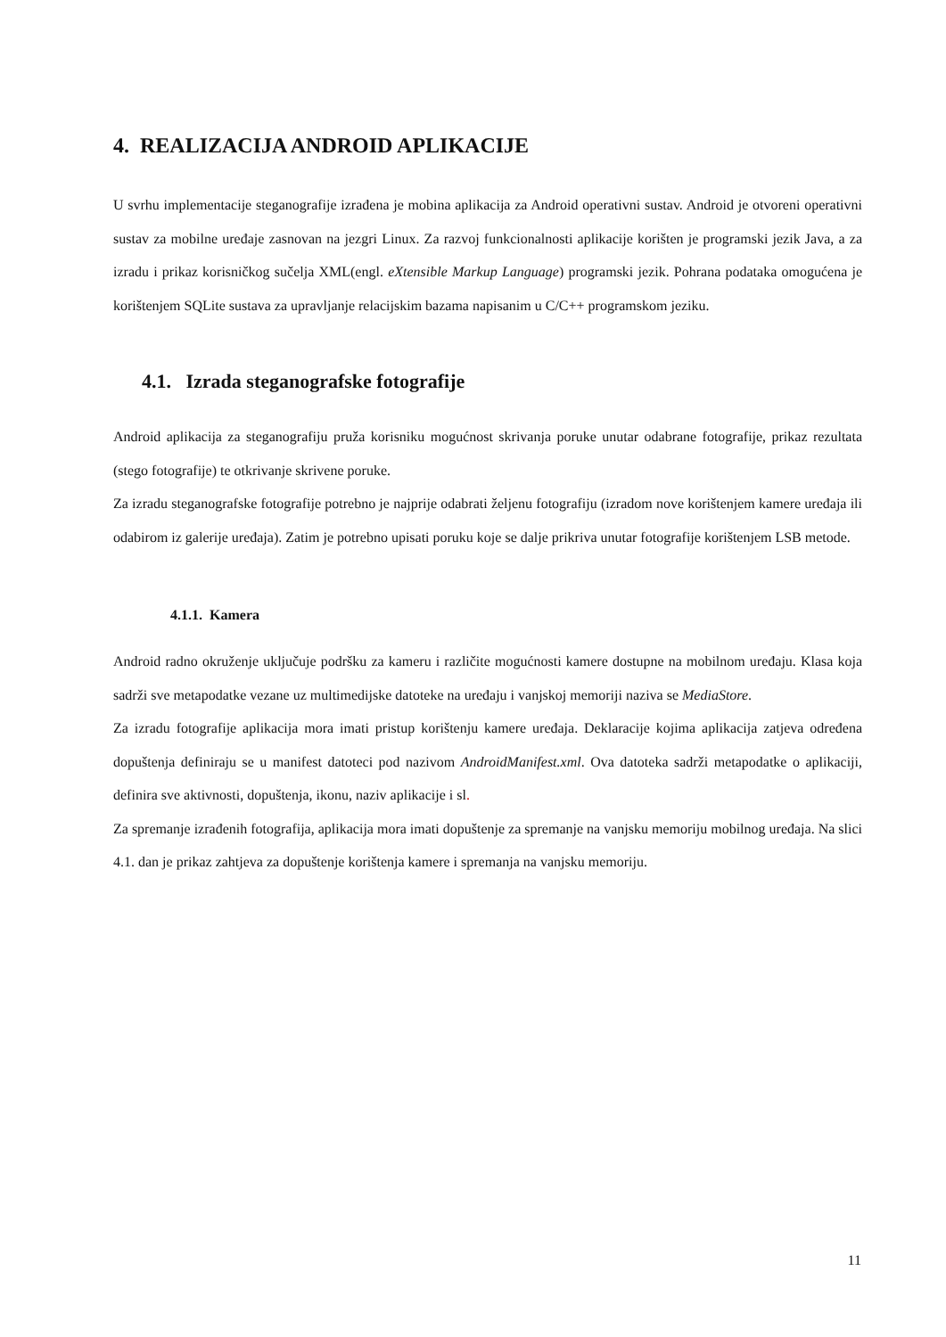4. REALIZACIJA ANDROID APLIKACIJE
U svrhu implementacije steganografije izrađena je mobina aplikacija za Android operativni sustav. Android je otvoreni operativni sustav za mobilne uređaje zasnovan na jezgri Linux. Za razvoj funkcionalnosti aplikacije korišten je programski jezik Java, a za izradu i prikaz korisničkog sučelja XML(engl. eXtensible Markup Language) programski jezik. Pohrana podataka omogućena je korištenjem SQLite sustava za upravljanje relacijskim bazama napisanim u C/C++ programskom jeziku.
4.1. Izrada steganografske fotografije
Android aplikacija za steganografiju pruža korisniku mogućnost skrivanja poruke unutar odabrane fotografije, prikaz rezultata (stego fotografije) te otkrivanje skrivene poruke.
Za izradu steganografske fotografije potrebno je najprije odabrati željenu fotografiju (izradom nove korištenjem kamere uređaja ili odabirom iz galerije uređaja). Zatim je potrebno upisati poruku koje se dalje prikriva unutar fotografije korištenjem LSB metode.
4.1.1. Kamera
Android radno okruženje uključuje podršku za kameru i različite mogućnosti kamere dostupne na mobilnom uređaju. Klasa koja sadrži sve metapodatke vezane uz multimedijske datoteke na uređaju i vanjskoj memoriji naziva se MediaStore.
Za izradu fotografije aplikacija mora imati pristup korištenju kamere uređaja. Deklaracije kojima aplikacija zatjeva određena dopuštenja definiraju se u manifest datoteci pod nazivom AndroidManifest.xml. Ova datoteka sadrži metapodatke o aplikaciji, definira sve aktivnosti, dopuštenja, ikonu, naziv aplikacije i sl.
Za spremanje izrađenih fotografija, aplikacija mora imati dopuštenje za spremanje na vanjsku memoriju mobilnog uređaja. Na slici 4.1. dan je prikaz zahtjeva za dopuštenje korištenja kamere i spremanja na vanjsku memoriju.
11